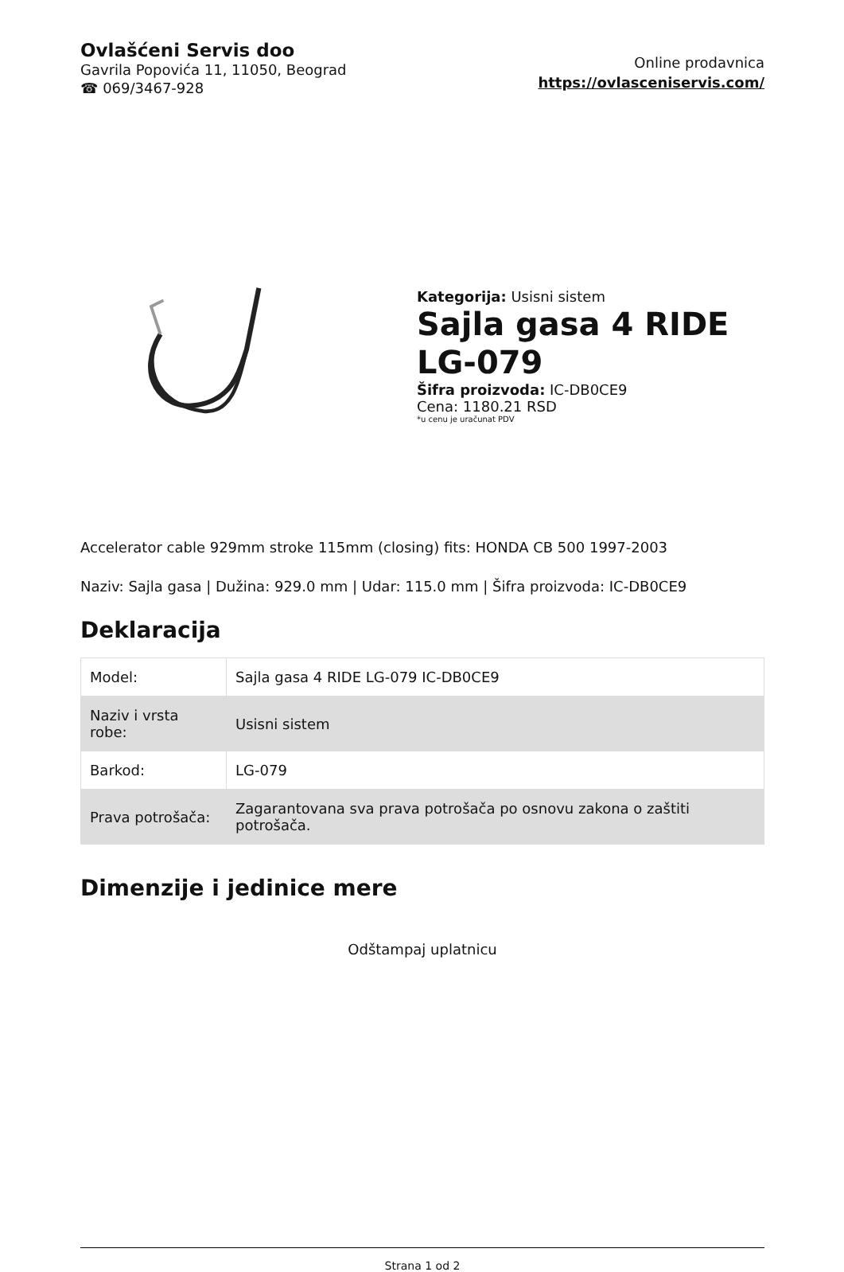Ovlašćeni Servis doo
Gavrila Popovića 11, 11050, Beograd
☎ 069/3467-928
Online prodavnica
https://ovlasceniservis.com/
Kategorija: Usisni sistem
Sajla gasa 4 RIDE LG-079
Šifra proizvoda: IC-DB0CE9
Cena: 1180.21 RSD
*u cenu je uračunat PDV
Accelerator cable 929mm stroke 115mm (closing) fits: HONDA CB 500 1997-2003
Naziv: Sajla gasa | Dužina: 929.0 mm | Udar: 115.0 mm | Šifra proizvoda: IC-DB0CE9
Deklaracija
| Model: | Sajla gasa 4 RIDE LG-079 IC-DB0CE9 |
| Naziv i vrsta robe: | Usisni sistem |
| Barkod: | LG-079 |
| Prava potrošača: | Zagarantovana sva prava potrošača po osnovu zakona o zaštiti potrošača. |
Dimenzije i jedinice mere
Odštampaj uplatnicu
Strana 1 od 2